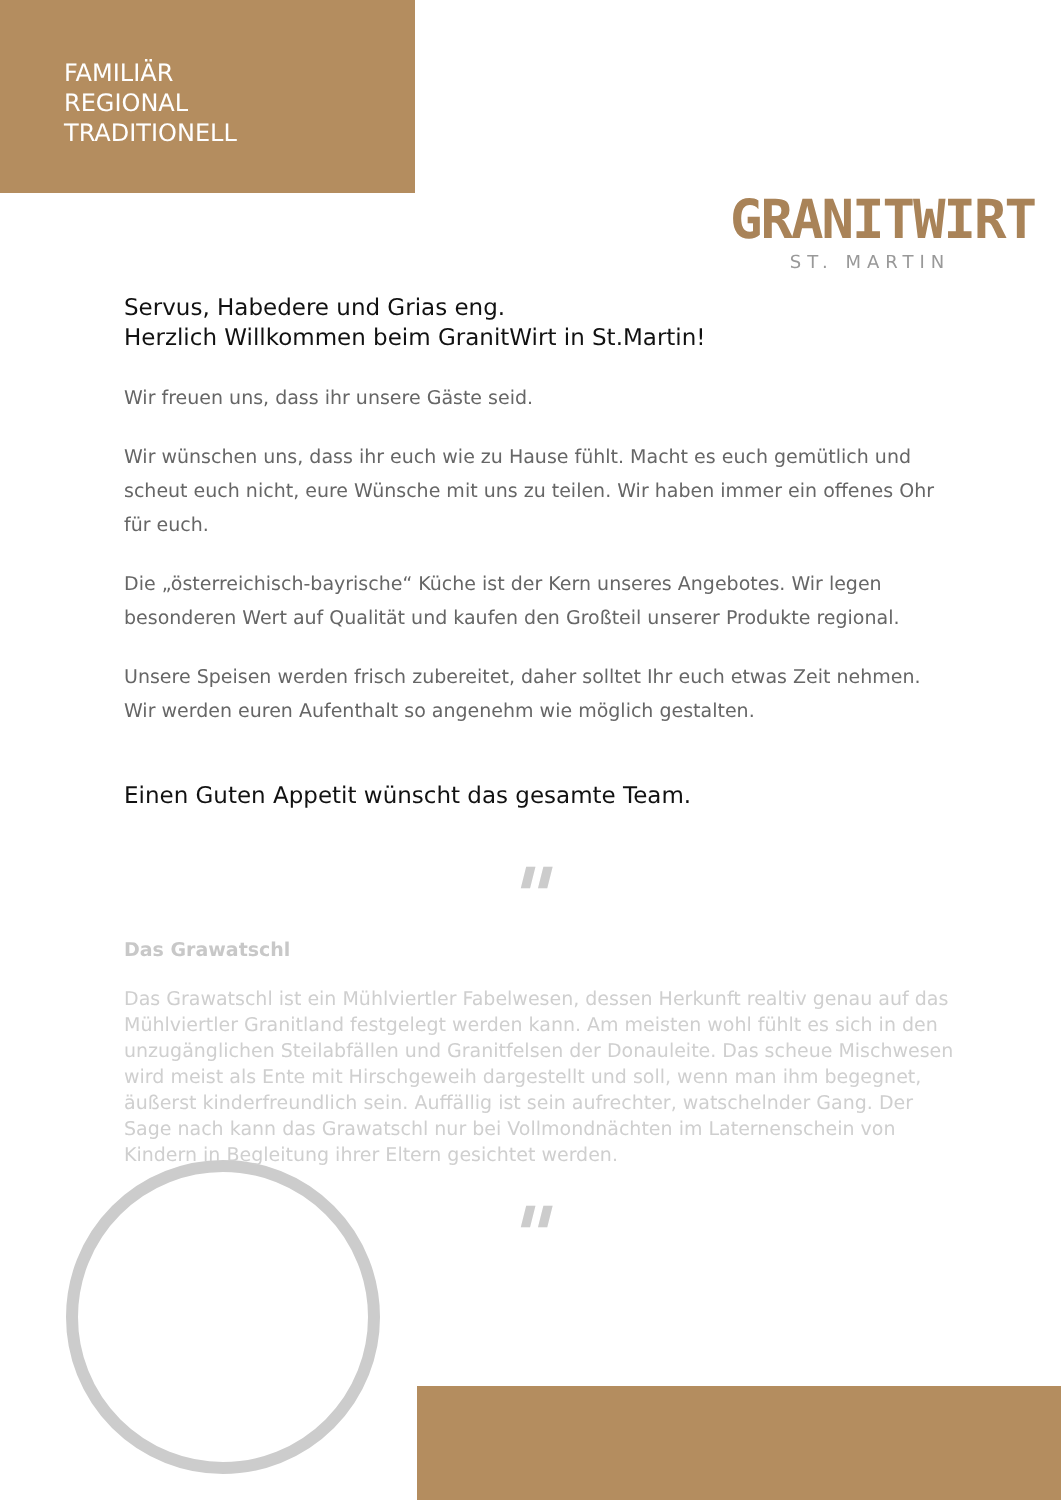FAMILIÄR
REGIONAL
TRADITIONELL
GRANITWIRT
ST. MARTIN
Servus, Habedere und Grias eng.
Herzlich Willkommen beim GranitWirt in St.Martin!
Wir freuen uns, dass ihr unsere Gäste seid.
Wir wünschen uns, dass ihr euch wie zu Hause fühlt. Macht es euch gemütlich und scheut euch nicht, eure Wünsche mit uns zu teilen. Wir haben immer ein offenes Ohr für euch.
Die „österreichisch-bayrische“ Küche ist der Kern unseres Angebotes. Wir legen besonderen Wert auf Qualität und kaufen den Großteil unserer Produkte regional.
Unsere Speisen werden frisch zubereitet, daher solltet Ihr euch etwas Zeit nehmen. Wir werden euren Aufenthalt so angenehm wie möglich gestalten.
Einen Guten Appetit wünscht das gesamte Team.
"
Das Grawatschl
Das Grawatschl ist ein Mühlviertler Fabelwesen, dessen Herkunft realtiv genau auf das Mühlviertler Granitland festgelegt werden kann. Am meisten wohl fühlt es sich in den unzugänglichen Steilabfällen und Granitfelsen der Donauleite. Das scheue Mischwesen wird meist als Ente mit Hirschgeweih dargestellt und soll, wenn man ihm begegnet, äußerst kinderfreundlich sein. Auffällig ist sein aufrechter, watschelnder Gang. Der Sage nach kann das Grawatschl nur bei Vollmondnächten im Laternenschein von Kindern in Begleitung ihrer Eltern gesichtet werden.
"